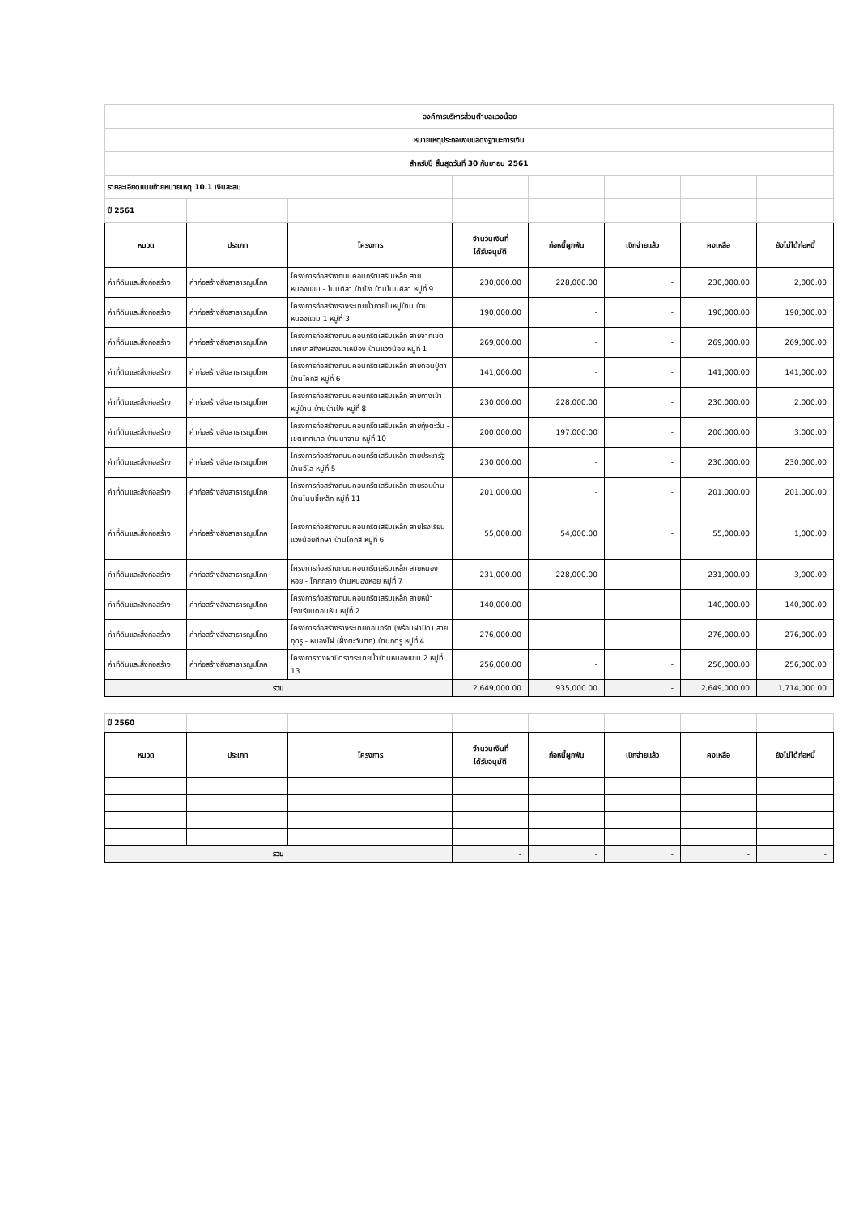| องค์การบริหารส่วนตำบลแวงน้อย | | | | | | | |
| หมายเหตุประกอบงบแสดงฐานะการเงิน | | | | | | | |
| สำหรับปี สิ้นสุดวันที่ 30 กันยายน 2561 | | | | | | | |
| รายละเอียดแนบท้ายหมายเหตุ 10.1 เงินสะสม | | | | | | | |
| ปี 2561 | | | | | | | |
| หมวด | ประเภท | โครงการ | จำนวนเงินที่ ได้รับอนุมัติ | ก่อหนี้ผูกพัน | เบิกจ่ายแล้ว | คงเหลือ | ยังไม่ได้ก่อหนี้ |
| --- | --- | --- | --- | --- | --- | --- | --- |
| ค่าที่ดินและสิ่งก่อสร้าง | ค่าก่อสร้างสิ่งสาธารณูปโภค | โครงการก่อสร้างถนนคอนกรีตเสริมเหล็ก สายหนองแขม - โนนศิลา ป่าเป้ง บ้านโนนศิลา หมู่ที่ 9 | 230,000.00 | 228,000.00 | - | 230,000.00 | 2,000.00 |
| ค่าที่ดินและสิ่งก่อสร้าง | ค่าก่อสร้างสิ่งสาธารณูปโภค | โครงการก่อสร้างรางระบายน้ำภายในหมู่บ้าน บ้านหนองแขม 1 หมู่ที่ 3 | 190,000.00 | - | - | 190,000.00 | 190,000.00 |
| ค่าที่ดินและสิ่งก่อสร้าง | ค่าก่อสร้างสิ่งสาธารณูปโภค | โครงการก่อสร้างถนนคอนกรีตเสริมเหล็ก สายจากเขตเทศบาลถึงหนองนาเหมือง บ้านแวงน้อย หมู่ที่ 1 | 269,000.00 | - | - | 269,000.00 | 269,000.00 |
| ค่าที่ดินและสิ่งก่อสร้าง | ค่าก่อสร้างสิ่งสาธารณูปโภค | โครงการก่อสร้างถนนคอนกรีตเสริมเหล็ก สายดอนปู่ตา บ้านโคกสี หมู่ที่ 6 | 141,000.00 | - | - | 141,000.00 | 141,000.00 |
| ค่าที่ดินและสิ่งก่อสร้าง | ค่าก่อสร้างสิ่งสาธารณูปโภค | โครงการก่อสร้างถนนคอนกรีตเสริมเหล็ก สายทางเข้าหมู่บ้าน บ้านป่าเป้ง หมู่ที่ 8 | 230,000.00 | 228,000.00 | - | 230,000.00 | 2,000.00 |
| ค่าที่ดินและสิ่งก่อสร้าง | ค่าก่อสร้างสิ่งสาธารณูปโภค | โครงการก่อสร้างถนนคอนกรีตเสริมเหล็ก สายทุ่งตะวัน - เขตเทศบาล บ้านนาจาน หมู่ที่ 10 | 200,000.00 | 197,000.00 | - | 200,000.00 | 3,000.00 |
| ค่าที่ดินและสิ่งก่อสร้าง | ค่าก่อสร้างสิ่งสาธารณูปโภค | โครงการก่อสร้างถนนคอนกรีตเสริมเหล็ก สายประชารัฐ บ้านอีโล หมู่ที่ 5 | 230,000.00 | - | - | 230,000.00 | 230,000.00 |
| ค่าที่ดินและสิ่งก่อสร้าง | ค่าก่อสร้างสิ่งสาธารณูปโภค | โครงการก่อสร้างถนนคอนกรีตเสริมเหล็ก สายรอบบ้าน บ้านโนนขี้เหล็ก หมู่ที่ 11 | 201,000.00 | - | - | 201,000.00 | 201,000.00 |
| ค่าที่ดินและสิ่งก่อสร้าง | ค่าก่อสร้างสิ่งสาธารณูปโภค | โครงการก่อสร้างถนนคอนกรีตเสริมเหล็ก สายโรงเรียนแวงน้อยศึกษา บ้านโคกสี หมู่ที่ 6 | 55,000.00 | 54,000.00 | - | 55,000.00 | 1,000.00 |
| ค่าที่ดินและสิ่งก่อสร้าง | ค่าก่อสร้างสิ่งสาธารณูปโภค | โครงการก่อสร้างถนนคอนกรีตเสริมเหล็ก สายหนองหอย - โคกกลาง บ้านหนองหอย หมู่ที่ 7 | 231,000.00 | 228,000.00 | - | 231,000.00 | 3,000.00 |
| ค่าที่ดินและสิ่งก่อสร้าง | ค่าก่อสร้างสิ่งสาธารณูปโภค | โครงการก่อสร้างถนนคอนกรีตเสริมเหล็ก สายหน้าโรงเรียนดอนหัน หมู่ที่ 2 | 140,000.00 | - | - | 140,000.00 | 140,000.00 |
| ค่าที่ดินและสิ่งก่อสร้าง | ค่าก่อสร้างสิ่งสาธารณูปโภค | โครงการก่อสร้างรางระบายคอนกรีต (พร้อมฝาปิด) สายกุดรู - หนองไผ่ (ฝั่งตะวันตก) บ้านกุดรู หมู่ที่ 4 | 276,000.00 | - | - | 276,000.00 | 276,000.00 |
| ค่าที่ดินและสิ่งก่อสร้าง | ค่าก่อสร้างสิ่งสาธารณูปโภค | โครงการวางฝาปิดรางระบายน้ำบ้านหนองแขม 2 หมู่ที่ 13 | 256,000.00 | - | - | 256,000.00 | 256,000.00 |
| รวม | | | 2,649,000.00 | 935,000.00 | - | 2,649,000.00 | 1,714,000.00 |
| ปี 2560 | | | | | | | |
| หมวด | ประเภท | โครงการ | จำนวนเงินที่ ได้รับอนุมัติ | ก่อหนี้ผูกพัน | เบิกจ่ายแล้ว | คงเหลือ | ยังไม่ได้ก่อหนี้ |
| --- | --- | --- | --- | --- | --- | --- | --- |
| รวม | | | - | - | - | - | - |